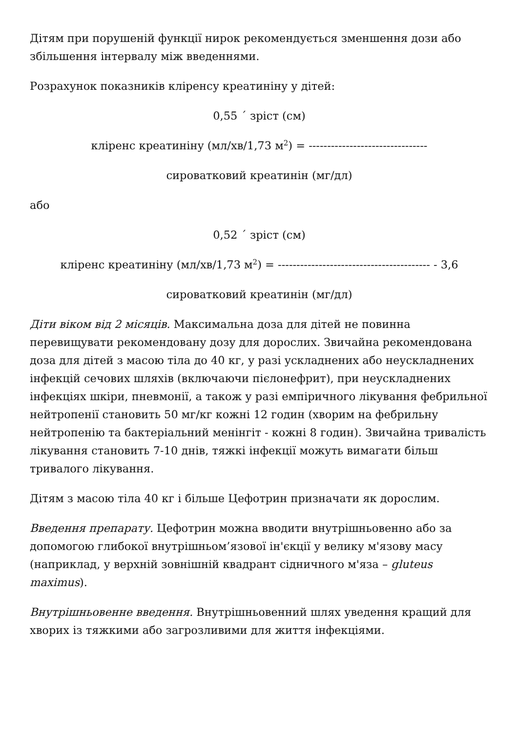Дітям при порушеній функції нирок рекомендується зменшення дози або збільшення інтервалу між введеннями.
Розрахунок показників кліренсу креатиніну у дітей:
0,55 ´ зріст (см)
кліренс креатиніну (мл/хв/1,73 м<sup>2</sup>) = --------------------------------
сироватковий креатинін (мг/дл)
або
0,52 ´ зріст (см)
кліренс креатиніну (мл/хв/1,73 м<sup>2</sup>) = ----------------------------------------- - 3,6
сироватковий креатинін (мг/дл)
Діти віком від 2 місяців. Максимальна доза для дітей не повинна перевищувати рекомендовану дозу для дорослих. Звичайна рекомендована доза для дітей з масою тіла до 40 кг, у разі ускладнених або неускладнених інфекцій сечових шляхів (включаючи пієлонефрит), при неускладнених інфекціях шкіри, пневмонії, а також у разі емпіричного лікування фебрильної нейтропенії становить 50 мг/кг кожні 12 годин (хворим на фебрильну нейтропенію та бактеріальний менінгіт - кожні 8 годин). Звичайна тривалість лікування становить 7-10 днів, тяжкі інфекції можуть вимагати більш тривалого лікування.
Дітям з масою тіла 40 кг і більше Цефотрин призначати як дорослим.
Введення препарату. Цефотрин можна вводити внутрішньовенно або за допомогою глибокої внутрішньом’язової ін'єкції у велику м'язову масу (наприклад, у верхній зовнішній квадрант сідничного м'яза – gluteus maximus).
Внутрішньовенне введення. Внутрішньовенний шлях уведення кращий для хворих із тяжкими або загрозливими для життя інфекціями.